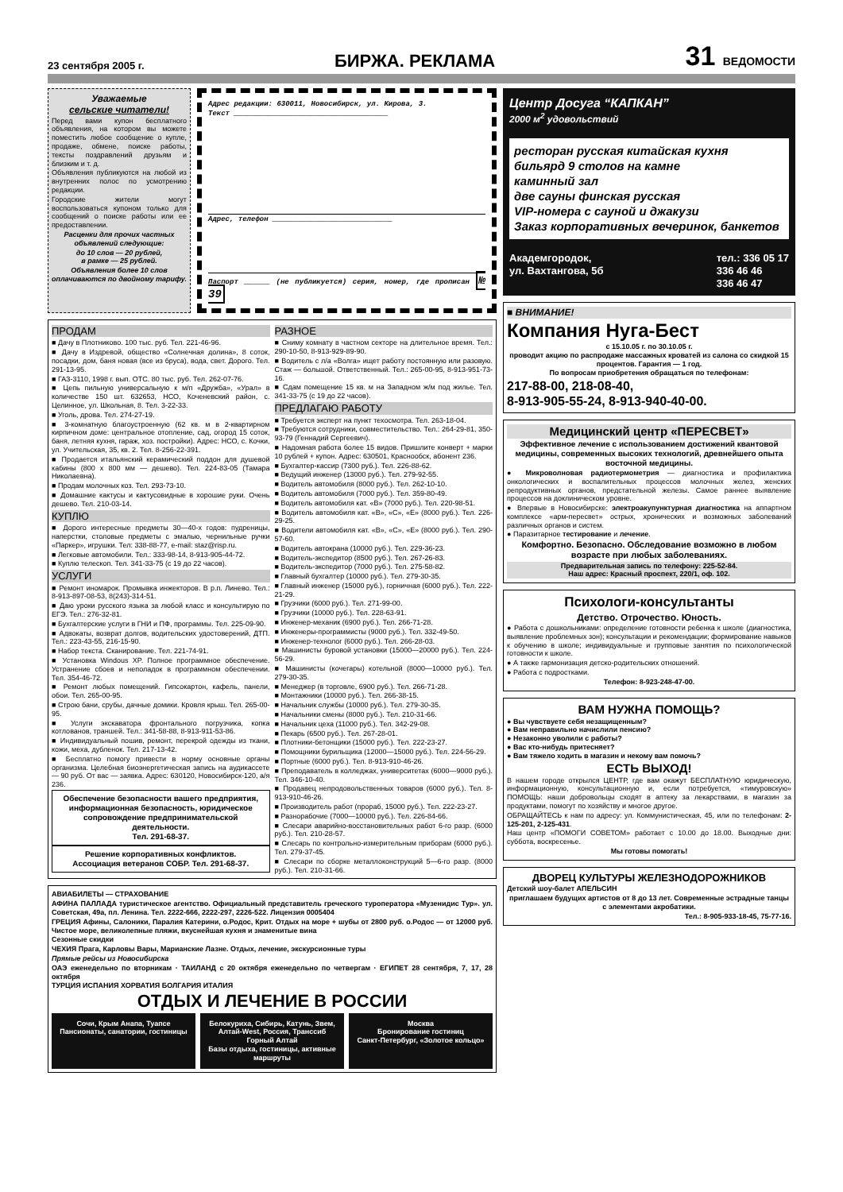23 сентября 2005 г. БИРЖА. РЕКЛАМА 31 ВЕДОМОСТИ
Уважаемые
сельские читатели!
Перед вами купон бесплатного объявления, на котором вы можете поместить любое сообщение о купле, продаже, обмене, поиске работы, тексты поздравлений друзьям и близким и т. д.
Объявления публикуются на любой из внутренних полос по усмотрению редакции.
Городские жители могут воспользоваться купоном только для сообщений о поиске работы или ее предоставлении.
Расценки для прочих частных объявлений следующие:
до 10 слов — 20 рублей,
в рамке — 25 рублей.
Объявления более 10 слов оплачиваются по двойному тарифу.
Адрес редакции: 630011, Новосибирск, ул. Кирова, 3.
Текст ____________________________________
Адрес, телефон ____________________________
Паспорт ______ (не публикуется) серия, номер, где прописан № 39
ПРОДАМ
■ Дачу в Плотниково. 100 тыс. руб. Тел. 221-46-96.
■ Дачу в Издревой, общество «Солнечная долина», 8 соток, посадки, дом, баня новая (все из бруса), вода, свет. Дорого. Тел. 291-13-95.
■ ГАЗ-3110, 1998 г. вып. ОТС. 80 тыс. руб. Тел. 262-07-76.
■ Цепь пильную универсальную к м/п «Дружба», «Урал» в количестве 150 шт. 632653, НСО, Коченевский район, с. Целинное, ул. Школьная, 8. Тел. 3-22-33.
■ Уголь, дрова. Тел. 274-27-19.
■ 3-комнатную благоустроенную (62 кв. м в 2-квартирном кирпичном доме: центральное отопление, сад, огород 15 соток, баня, летняя кухня, гараж, хоз. постройки). Адрес: НСО, с. Кочки, ул. Учительская, 35, кв. 2. Тел. 8-256-22-391.
■ Продается итальянский керамический поддон для душевой кабины (800 х 800 мм — дешево). Тел. 224-83-05 (Тамара Николаевна).
■ Продам молочных коз. Тел. 293-73-10.
■ Домашние кактусы и кактусовидные в хорошие руки. Очень дешево. Тел. 210-03-14.
КУПЛЮ
■ Дорого интересные предметы 30—40-х годов: пудреницы, наперстки, столовые предметы с эмалью, чернильные ручки «Паркер», игрушки. Тел: 338-88-77, e-mail: staz@risp.ru.
■ Легковые автомобили. Тел.: 333-98-14, 8-913-905-44-72.
■ Куплю телескоп. Тел. 341-33-75 (с 19 до 22 часов).
УСЛУГИ
■ Ремонт иномарок. Промывка инжекторов. В р.п. Линево. Тел.: 8-913-897-08-53, 8(243)-314-51.
■ Даю уроки русского языка за любой класс и консультирую по ЕГЭ. Тел.: 276-32-81.
■ Бухгалтерские услуги в ГНИ и ПФ, программы. Тел. 225-09-90.
■ Адвокаты, возврат долгов, водительских удостоверений, ДТП. Тел.: 223-43-55, 216-15-90.
■ Набор текста. Сканирование. Тел. 221-74-91.
■ Установка Windous XP. Полное программное обеспечение. Устранение сбоев и неполадок в программном обеспечении. Тел. 354-46-72.
■ Ремонт любых помещений. Гипсокартон, кафель, панели, обои. Тел. 265-00-95.
■ Строю бани, срубы, дачные домики. Кровля крыш. Тел. 265-00-95.
■ Услуги экскаватора фронтального погрузчика, копка котлованов, траншей. Тел.: 341-58-88, 8-913-911-53-86.
■ Индивидуальный пошив, ремонт, перекрой одежды из ткани, кожи, меха, дубленок. Тел. 217-13-42.
■ Бесплатно помогу привести в норму основные органы организма. Целебная биоэнергетическая запись на аудикассете — 90 руб. От вас — заявка. Адрес: 630120, Новосибирск-120, а/я 236.
Обеспечение безопасности вашего предприятия, информационная безопасность, юридическое сопровождение предпринимательской деятельности.
Тел. 291-68-37.
Решение корпоративных конфликтов.
Ассоциация ветеранов СОБР. Тел. 291-68-37.
РАЗНОЕ
■ Сниму комнату в частном секторе на длительное время. Тел.: 290-10-50, 8-913-929-89-90.
■ Водитель с л/а «Волга» ищет работу постоянную или разовую. Стаж — большой. Ответственный. Тел.: 265-00-95, 8-913-951-73-16.
■ Сдам помещение 15 кв. м на Западном ж/м под жилье. Тел. 341-33-75 (с 19 до 22 часов).
ПРЕДЛАГАЮ РАБОТУ
■ Требуется эксперт на пункт техосмотра. Тел. 263-18-04.
■ Требуются сотрудники, совместительство. Тел.: 264-29-81, 350-93-79 (Геннадий Сергеевич).
■ Надомная работа более 15 видов. Пришлите конверт + марки 10 рублей + купон. Адрес: 630501, Краснообск, абонент 236.
■ Бухгалтер-кассир (7300 руб.). Тел. 226-88-62.
■ Ведущий инженер (13000 руб.). Тел. 279-92-55.
■ Водитель автомобиля (8000 руб.). Тел. 262-10-10.
■ Водитель автомобиля (7000 руб.). Тел. 359-80-49.
■ Водитель автомобиля кат. «В» (7000 руб.). Тел. 220-98-51.
■ Водитель автомобиля кат. «В», «С», «Е» (8000 руб.). Тел. 226-29-25.
■ Водители автомобиля кат. «В», «С», «Е» (8000 руб.). Тел. 290-57-60.
■ Водитель автокрана (10000 руб.). Тел. 229-36-23.
■ Водитель-экспедитор (8500 руб.). Тел. 267-26-83.
■ Водитель-экспедитор (7000 руб.). Тел. 275-58-82.
■ Главный бухгалтер (10000 руб.). Тел. 279-30-35.
■ Главный инженер (15000 руб.), горничная (6000 руб.). Тел. 222-21-29.
■ Грузчики (6000 руб.). Тел. 271-99-00.
■ Грузчики (10000 руб.). Тел. 228-63-91.
■ Инженер-механик (6900 руб.). Тел. 266-71-28.
■ Инженеры-программисты (9000 руб.). Тел. 332-49-50.
■ Инженер-технолог (6000 руб.). Тел. 266-28-03.
■ Машинисты буровой установки (15000—20000 руб.). Тел. 224-56-29.
■ Машинисты (кочегары) котельной (8000—10000 руб.). Тел. 279-30-35.
■ Менеджер (в торговле, 6900 руб.). Тел. 266-71-28.
■ Монтажники (10000 руб.). Тел. 266-38-15.
■ Начальник службы (10000 руб.). Тел. 279-30-35.
■ Начальники смены (8000 руб.). Тел. 210-31-66.
■ Начальник цеха (11000 руб.). Тел. 342-29-08.
■ Пекарь (6500 руб.). Тел. 267-28-01.
■ Плотники-бетонщики (15000 руб.). Тел. 222-23-27.
■ Помощники бурильщика (12000—15000 руб.). Тел. 224-56-29.
■ Портные (6000 руб.). Тел. 8-913-910-46-26.
■ Преподаватель в колледжах, университетах (6000—9000 руб.). Тел. 346-10-40.
■ Продавец непродовольственных товаров (6000 руб.). Тел. 8-913-910-46-26.
■ Производитель работ (прораб, 15000 руб.). Тел. 222-23-27.
■ Разнорабочие (7000—10000 руб.). Тел. 226-84-66.
■ Слесари аварийно-восстановительных работ 6-го разр. (6000 руб.). Тел. 210-28-57.
■ Слесарь по контрольно-измерительным приборам (6000 руб.). Тел. 279-37-45.
■ Слесари по сборке металлоконструкций 5—6-го разр. (8000 руб.). Тел. 210-31-66.
АВИАБИЛЕТЫ — СТРАХОВАНИЕ
АФИНА ПАЛЛАДА туристическое агентство. Официальный представитель греческого туроператора «Музенидис Тур». ул. Советская, 49а, пл. Ленина. Тел. 2222-666, 2222-297, 2226-522. Лицензия 0005404
ГРЕЦИЯ Афины, Салоники, Паралия Катерини, о.Родос, Крит. Отдых на море + шубы от 2800 руб. о.Родос — от 12000 руб. Чистое море, великолепные пляжи, вкуснейшая кухня и знаменитые вина
Сезонные скидки
ЧЕХИЯ Прага, Карловы Вары, Марианские Лазне. Отдых, лечение, экскурсионные туры
Прямые рейсы из Новосибирска
ОАЭ еженедельно по вторникам · ТАИЛАНД с 20 октября еженедельно по четвергам · ЕГИПЕТ 28 сентября, 7, 17, 28 октября
ТУРЦИЯ ИСПАНИЯ ХОРВАТИЯ БОЛГАРИЯ ИТАЛИЯ
ОТДЫХ И ЛЕЧЕНИЕ В РОССИИ
Сочи, Крым Анапа, Туапсе
Пансионаты, санатории, гостиницы
Белокуриха, Сибирь, Катунь, Звем, Алтай-West, Россия, Транссиб
Горный Алтай
Базы отдыха, гостиницы, активные маршруты
Москва
Бронирование гостиниц
Санкт-Петербург, «Золотое кольцо»
Центр Досуга “КАПКАН”
2000 м<sup>2</sup> удовольствий
ресторан русская китайская кухня
бильярд 9 столов на камне
каминный зал
две сауны финская русская
VIP-номера с сауной и джакузи
Заказ корпоративных вечеринок, банкетов
Академгородок,
ул. Вахтангова, 5б тел.: 336 05 17
336 46 46
336 46 47
■ ВНИМАНИЕ!
Компания Нуга-Бест
с 15.10.05 г. по 30.10.05 г.
проводит акцию по распродаже массажных кроватей из салона со скидкой 15 процентов. Гарантия — 1 год.
По вопросам приобретения обращаться по телефонам:
217-88-00, 218-08-40,
8-913-905-55-24, 8-913-940-40-00.
Медицинский центр «ПЕРЕСВЕТ»
Эффективное лечение с использованием достижений квантовой медицины, современных высоких технологий, древнейшего опыта восточной медицины.
● Микроволновая радиотермометрия — диагностика и профилактика онкологических и воспалительных процессов молочных желез, женских репродуктивных органов, предстательной железы. Самое раннее выявление процессов на доклиническом уровне.
● Впервые в Новосибирске: электроакупунктурная диагностика на аппартном комплексе «арм-пересвет» острых, хронических и возможных заболеваний различных органов и систем.
● Паразитарное тестирование и лечение.
Комфортно. Безопасно. Обследование возможно в любом возрасте при любых заболеваниях.
Предварительная запись по телефону: 225-52-84.
Наш адрес: Красный проспект, 220/1, оф. 102.
Психологи-консультанты
Детство. Отрочество. Юность.
● Работа с дошкольниками: определение готовности ребенка к школе (диагностика, выявление проблемных зон); консультации и рекомендации; формирование навыков к обучению в школе; индивидуальные и групповые занятия по психологической готовности к школе.
● А также гармонизация детско-родительских отношений.
● Работа с подростками.
Телефон: 8-923-248-47-00.
ВАМ НУЖНА ПОМОЩЬ?
● Вы чувствуете себя незащищенным?
● Вам неправильно начислили пенсию?
● Незаконно уволили с работы?
● Вас кто-нибудь притесняет?
● Вам тяжело ходить в магазин и некому вам помочь?
ЕСТЬ ВЫХОД!
В нашем городе открылся ЦЕНТР, где вам окажут БЕСПЛАТНУЮ юридическую, информационную, консультационную и, если потребуется, «тимуровскую» ПОМОЩЬ: наши добровольцы сходят в аптеку за лекарствами, в магазин за продуктами, помогут по хозяйству и многое другое.
ОБРАЩАЙТЕСЬ к нам по адресу: ул. Коммунистическая, 45, или по телефонам: 2-125-201, 2-125-431.
Наш центр «ПОМОГИ СОВЕТОМ» работает с 10.00 до 18.00. Выходные дни: суббота, воскресенье.
Мы готовы помогать!
ДВОРЕЦ КУЛЬТУРЫ ЖЕЛЕЗНОДОРОЖНИКОВ
Детский шоу-балет АПЕЛЬСИН
приглашаем будущих артистов от 8 до 13 лет. Современные эстрадные танцы с элементами акробатики.
Тел.: 8-905-933-18-45, 75-77-16.